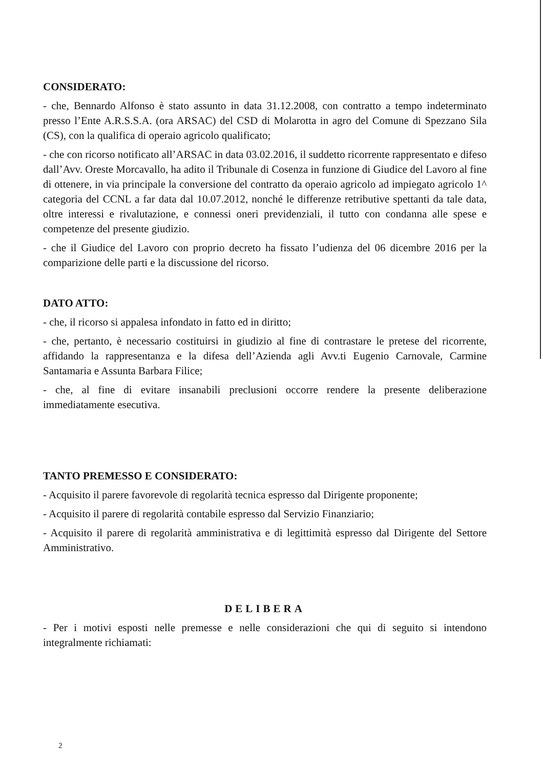CONSIDERATO:
- che, Bennardo Alfonso è stato assunto in data 31.12.2008, con contratto a tempo indeterminato presso l’Ente A.R.S.S.A. (ora ARSAC) del CSD di Molarotta in agro del Comune di Spezzano Sila (CS), con la qualifica di operaio agricolo qualificato;
- che con ricorso notificato all’ARSAC in data 03.02.2016, il suddetto ricorrente rappresentato e difeso dall’Avv. Oreste Morcavallo, ha adito il Tribunale di Cosenza in funzione di Giudice del Lavoro al fine di ottenere, in via principale la conversione del contratto da operaio agricolo ad impiegato agricolo 1^ categoria del CCNL a far data dal 10.07.2012, nonché le differenze retributive spettanti da tale data, oltre interessi e rivalutazione, e connessi oneri previdenziali, il tutto con condanna alle spese e competenze del presente giudizio.
- che il Giudice del Lavoro con proprio decreto ha fissato l’udienza del 06 dicembre 2016 per la comparizione delle parti e la discussione del ricorso.
DATO ATTO:
- che, il ricorso si appalesa infondato in fatto ed in diritto;
- che, pertanto, è necessario costituirsi in giudizio al fine di contrastare le pretese del ricorrente, affidando la rappresentanza e la difesa dell’Azienda agli Avv.ti Eugenio Carnovale, Carmine Santamaria e Assunta Barbara Filice;
- che, al fine di evitare insanabili preclusioni occorre rendere la presente deliberazione immediatamente esecutiva.
TANTO PREMESSO E CONSIDERATO:
- Acquisito il parere favorevole di regolarità tecnica espresso dal Dirigente proponente;
- Acquisito il parere di regolarità contabile espresso dal Servizio Finanziario;
- Acquisito il parere di regolarità amministrativa e di legittimità espresso dal Dirigente del Settore Amministrativo.
DELIBERA
- Per i motivi esposti nelle premesse e nelle considerazioni che qui di seguito si intendono integralmente richiamati:
2